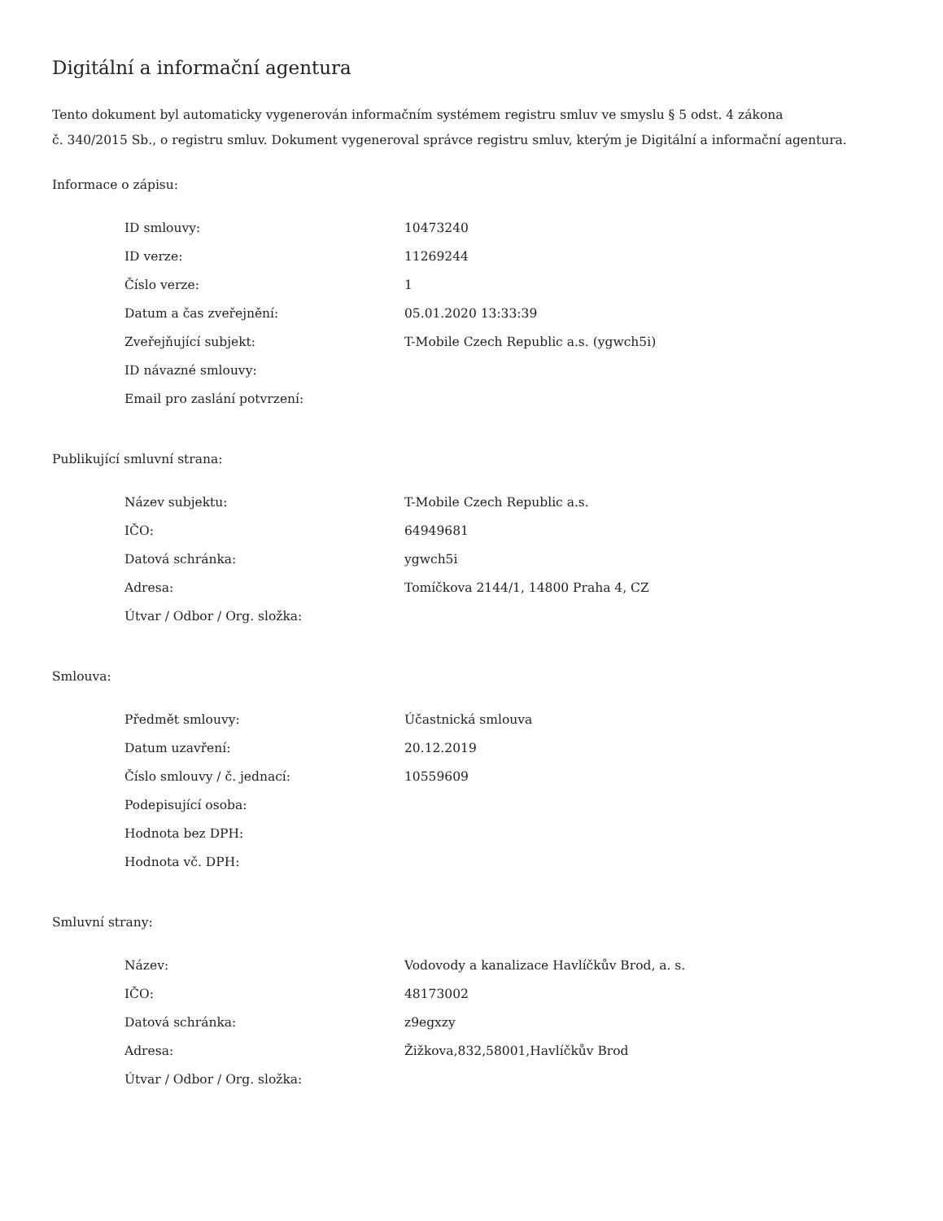Digitální a informační agentura
Tento dokument byl automaticky vygenerován informačním systémem registru smluv ve smyslu § 5 odst. 4 zákona
č. 340/2015 Sb., o registru smluv. Dokument vygeneroval správce registru smluv, kterým je Digitální a informační agentura.
Informace o zápisu:
| ID smlouvy: | 10473240 |
| ID verze: | 11269244 |
| Číslo verze: | 1 |
| Datum a čas zveřejnění: | 05.01.2020 13:33:39 |
| Zveřejňující subjekt: | T-Mobile Czech Republic a.s. (ygwch5i) |
| ID návazné smlouvy: | |
| Email pro zaslání potvrzení: | |
Publikující smluvní strana:
| Název subjektu: | T-Mobile Czech Republic a.s. |
| IČO: | 64949681 |
| Datová schránka: | ygwch5i |
| Adresa: | Tomíčkova 2144/1, 14800 Praha 4, CZ |
| Útvar / Odbor / Org. složka: | |
Smlouva:
| Předmět smlouvy: | Účastnická smlouva |
| Datum uzavření: | 20.12.2019 |
| Číslo smlouvy / č. jednací: | 10559609 |
| Podepisující osoba: | |
| Hodnota bez DPH: | |
| Hodnota vč. DPH: | |
Smluvní strany:
| Název: | Vodovody a kanalizace Havlíčkův Brod, a. s. |
| IČO: | 48173002 |
| Datová schránka: | z9egxzy |
| Adresa: | Žižkova,832,58001,Havlíčkův Brod |
| Útvar / Odbor / Org. složka: | |